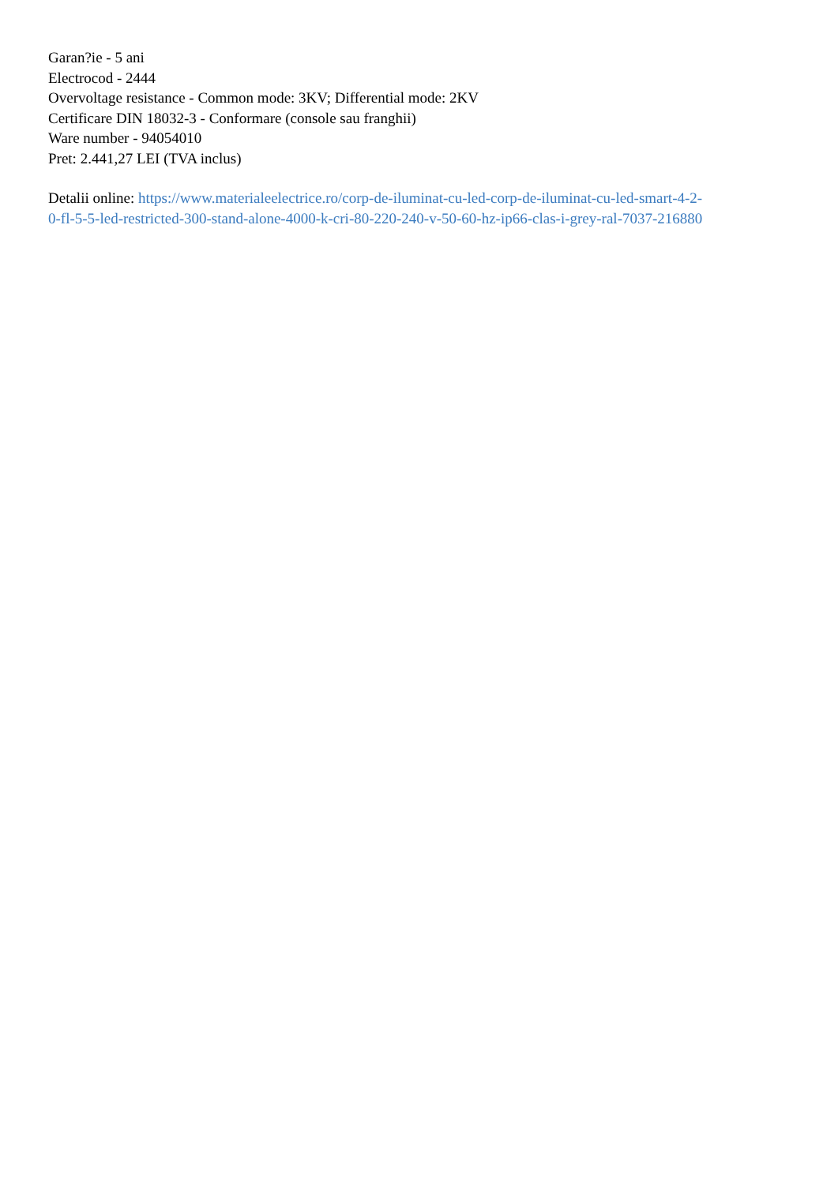Garan?ie - 5 ani
Electrocod - 2444
Overvoltage resistance - Common mode: 3KV; Differential mode: 2KV
Certificare DIN 18032-3 - Conformare (console sau franghii)
Ware number - 94054010
Pret: 2.441,27 LEI (TVA inclus)
Detalii online: https://www.materialeelectrice.ro/corp-de-iluminat-cu-led-corp-de-iluminat-cu-led-smart-4-2-
0-fl-5-5-led-restricted-300-stand-alone-4000-k-cri-80-220-240-v-50-60-hz-ip66-clas-i-grey-ral-7037-216880